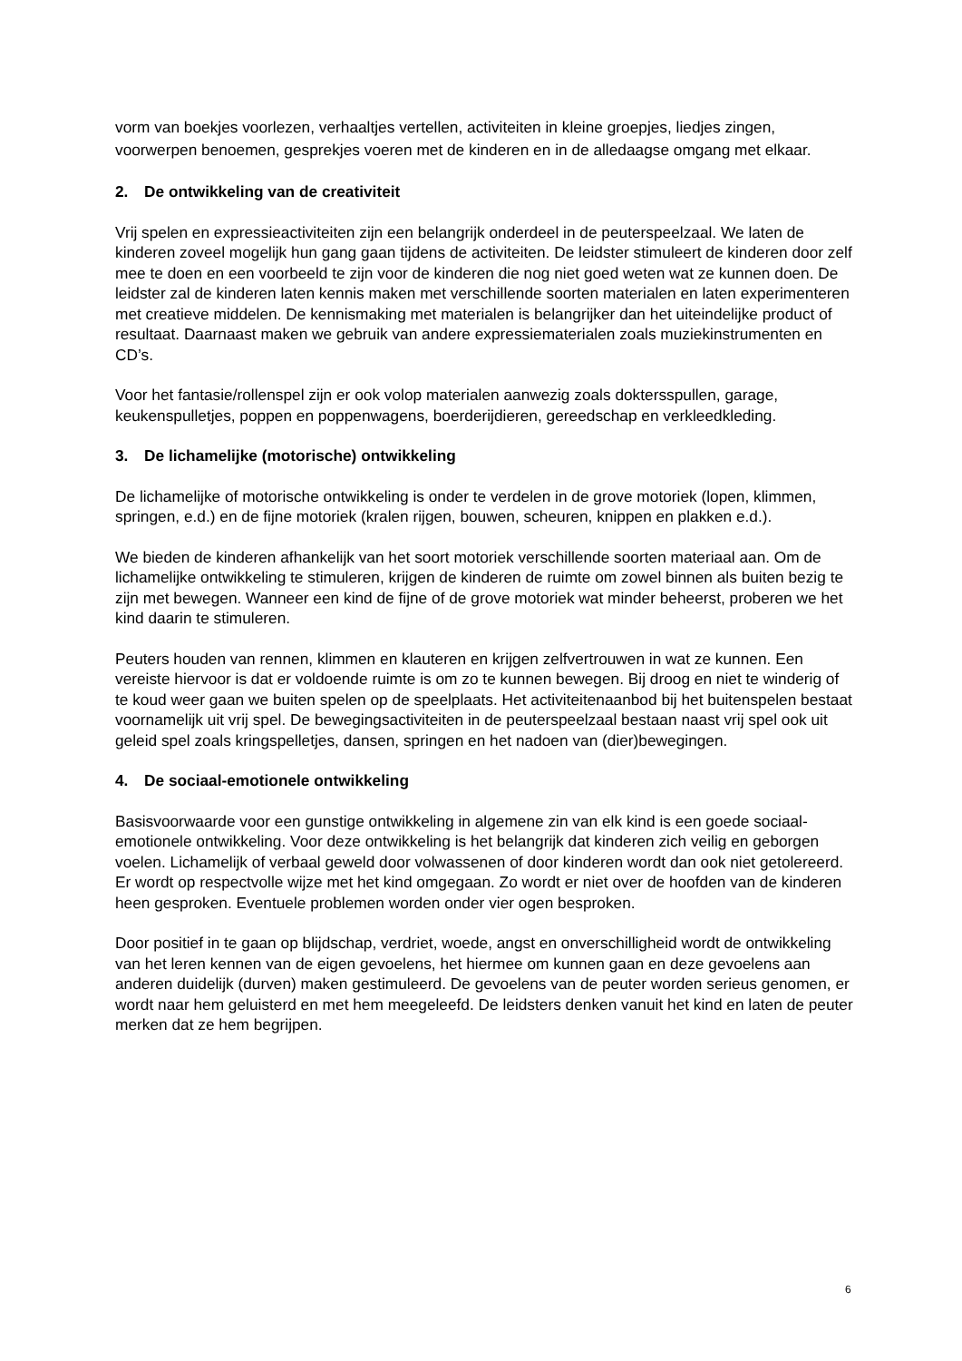vorm van boekjes voorlezen, verhaaltjes vertellen, activiteiten in kleine groepjes, liedjes zingen, voorwerpen benoemen, gesprekjes voeren met de kinderen en in de alledaagse omgang met elkaar.
2. De ontwikkeling van de creativiteit
Vrij spelen en expressieactiviteiten zijn een belangrijk onderdeel in de peuterspeelzaal. We laten de kinderen zoveel mogelijk hun gang gaan tijdens de activiteiten. De leidster stimuleert de kinderen door zelf mee te doen en een voorbeeld te zijn voor de kinderen die nog niet goed weten wat ze kunnen doen. De leidster zal de kinderen laten kennis maken met verschillende soorten materialen en laten experimenteren met creatieve middelen. De kennismaking met materialen is belangrijker dan het uiteindelijke product of resultaat. Daarnaast maken we gebruik van andere expressiematerialen zoals muziekinstrumenten en CD’s.
Voor het fantasie/rollenspel zijn er ook volop materialen aanwezig zoals doktersspullen, garage, keukenspulletjes, poppen en poppenwagens, boerderijdieren, gereedschap en verkleedkleding.
3. De lichamelijke (motorische) ontwikkeling
De lichamelijke of motorische ontwikkeling is onder te verdelen in de grove motoriek (lopen, klimmen, springen, e.d.) en de fijne motoriek (kralen rijgen, bouwen, scheuren, knippen en plakken e.d.).
We bieden de kinderen afhankelijk van het soort motoriek verschillende soorten materiaal aan. Om de lichamelijke ontwikkeling te stimuleren, krijgen de kinderen de ruimte om zowel binnen als buiten bezig te zijn met bewegen. Wanneer een kind de fijne of de grove motoriek wat minder beheerst, proberen we het kind daarin te stimuleren.
Peuters houden van rennen, klimmen en klauteren en krijgen zelfvertrouwen in wat ze kunnen. Een vereiste hiervoor is dat er voldoende ruimte is om zo te kunnen bewegen. Bij droog en niet te winderig of te koud weer gaan we buiten spelen op de speelplaats. Het activiteitenaanbod bij het buitenspelen bestaat voornamelijk uit vrij spel. De bewegingsactiviteiten in de peuterspeelzaal bestaan naast vrij spel ook uit geleid spel zoals kringspelletjes, dansen, springen en het nadoen van (dier)bewegingen.
4. De sociaal-emotionele ontwikkeling
Basisvoorwaarde voor een gunstige ontwikkeling in algemene zin van elk kind is een goede sociaal-emotionele ontwikkeling. Voor deze ontwikkeling is het belangrijk dat kinderen zich veilig en geborgen voelen. Lichamelijk of verbaal geweld door volwassenen of door kinderen wordt dan ook niet getolereerd. Er wordt op respectvolle wijze met het kind omgegaan. Zo wordt er niet over de hoofden van de kinderen heen gesproken. Eventuele problemen worden onder vier ogen besproken.
Door positief in te gaan op blijdschap, verdriet, woede, angst en onverschilligheid wordt de ontwikkeling van het leren kennen van de eigen gevoelens, het hiermee om kunnen gaan en deze gevoelens aan anderen duidelijk (durven) maken gestimuleerd. De gevoelens van de peuter worden serieus genomen, er wordt naar hem geluisterd en met hem meegeleefd. De leidsters denken vanuit het kind en laten de peuter merken dat ze hem begrijpen.
6